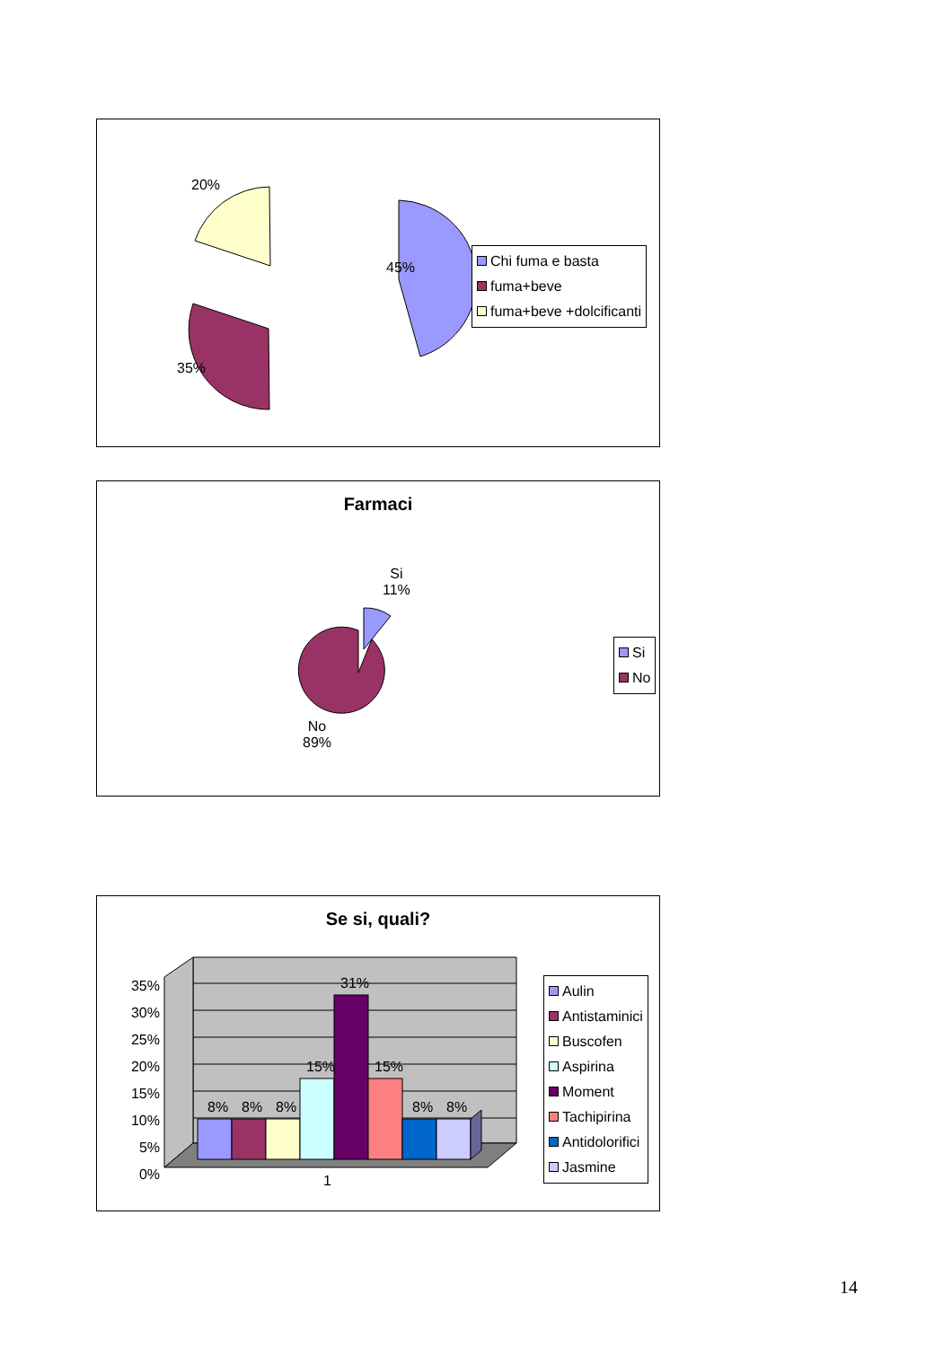20%
45%
35%
Chi fuma e basta
fuma+beve
fuma+beve +dolcificanti
Farmaci
Si
11%
No
89%
Si
No
Se si, quali?
35%
30%
25%
20%
15%
10%
5%
0%
8% 8% 8%
15%
31%
15%
8% 8%
1
Aulin
Antistaminici
Buscofen
Aspirina
Moment
Tachipirina
Antidolorifici
Jasmine
14